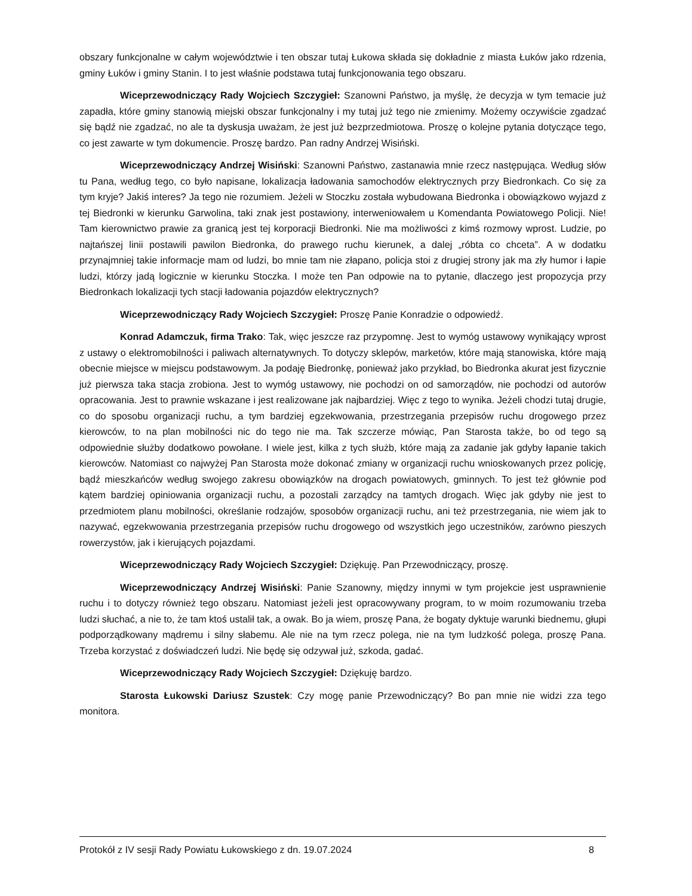obszary funkcjonalne w całym województwie i ten obszar tutaj Łukowa składa się dokładnie z miasta Łuków jako rdzenia, gminy Łuków i gminy Stanin. I to jest właśnie podstawa tutaj funkcjonowania tego obszaru.
Wiceprzewodniczący Rady Wojciech Szczygieł: Szanowni Państwo, ja myślę, że decyzja w tym temacie już zapadła, które gminy stanowią miejski obszar funkcjonalny i my tutaj już tego nie zmienimy. Możemy oczywiście zgadzać się bądź nie zgadzać, no ale ta dyskusja uważam, że jest już bezprzedmiotowa. Proszę o kolejne pytania dotyczące tego, co jest zawarte w tym dokumencie. Proszę bardzo. Pan radny Andrzej Wisiński.
Wiceprzewodniczący Andrzej Wisiński: Szanowni Państwo, zastanawia mnie rzecz następująca. Według słów tu Pana, według tego, co było napisane, lokalizacja ładowania samochodów elektrycznych przy Biedronkach. Co się za tym kryje? Jakiś interes? Ja tego nie rozumiem. Jeżeli w Stoczku została wybudowana Biedronka i obowiązkowo wyjazd z tej Biedronki w kierunku Garwolina, taki znak jest postawiony, interweniowałem u Komendanta Powiatowego Policji. Nie! Tam kierownictwo prawie za granicą jest tej korporacji Biedronki. Nie ma możliwości z kimś rozmowy wprost. Ludzie, po najtańszej linii postawili pawilon Biedronka, do prawego ruchu kierunek, a dalej „róbta co chceta”. A w dodatku przynajmniej takie informacje mam od ludzi, bo mnie tam nie złapano, policja stoi z drugiej strony jak ma zły humor i łapie ludzi, którzy jadą logicznie w kierunku Stoczka. I może ten Pan odpowie na to pytanie, dlaczego jest propozycja przy Biedronkach lokalizacji tych stacji ładowania pojazdów elektrycznych?
Wiceprzewodniczący Rady Wojciech Szczygieł: Proszę Panie Konradzie o odpowiedź.
Konrad Adamczuk, firma Trako: Tak, więc jeszcze raz przypomnę. Jest to wymóg ustawowy wynikający wprost z ustawy o elektromobilności i paliwach alternatywnych. To dotyczy sklepów, marketów, które mają stanowiska, które mają obecnie miejsce w miejscu podstawowym. Ja podaję Biedronkę, ponieważ jako przykład, bo Biedronka akurat jest fizycznie już pierwsza taka stacja zrobiona. Jest to wymóg ustawowy, nie pochodzi on od samorządów, nie pochodzi od autorów opracowania. Jest to prawnie wskazane i jest realizowane jak najbardziej. Więc z tego to wynika. Jeżeli chodzi tutaj drugie, co do sposobu organizacji ruchu, a tym bardziej egzekwowania, przestrzegania przepisów ruchu drogowego przez kierowców, to na plan mobilności nic do tego nie ma. Tak szczerze mówiąc, Pan Starosta także, bo od tego są odpowiednie służby dodatkowo powołane. I wiele jest, kilka z tych służb, które mają za zadanie jak gdyby łapanie takich kierowców. Natomiast co najwyżej Pan Starosta może dokonać zmiany w organizacji ruchu wnioskowanych przez policję, bądź mieszkańców według swojego zakresu obowiązków na drogach powiatowych, gminnych. To jest też głównie pod kątem bardziej opiniowania organizacji ruchu, a pozostali zarządcy na tamtych drogach. Więc jak gdyby nie jest to przedmiotem planu mobilności, określanie rodzajów, sposobów organizacji ruchu, ani też przestrzegania, nie wiem jak to nazywać, egzekwowania przestrzegania przepisów ruchu drogowego od wszystkich jego uczestników, zarówno pieszych rowerzystów, jak i kierujących pojazdami.
Wiceprzewodniczący Rady Wojciech Szczygieł: Dziękuję. Pan Przewodniczący, proszę.
Wiceprzewodniczący Andrzej Wisiński: Panie Szanowny, między innymi w tym projekcie jest usprawnienie ruchu i to dotyczy również tego obszaru. Natomiast jeżeli jest opracowywany program, to w moim rozumowaniu trzeba ludzi słuchać, a nie to, że tam ktoś ustalił tak, a owak. Bo ja wiem, proszę Pana, że bogaty dyktuje warunki biednemu, głupi podporządkowany mądremu i silny słabemu. Ale nie na tym rzecz polega, nie na tym ludzkość polega, proszę Pana. Trzeba korzystać z doświadczeń ludzi. Nie będę się odzywał już, szkoda, gadać.
Wiceprzewodniczący Rady Wojciech Szczygieł: Dziękuję bardzo.
Starosta Łukowski Dariusz Szustek: Czy mogę panie Przewodniczący? Bo pan mnie nie widzi zza tego monitora.
Protokół z IV sesji Rady Powiatu Łukowskiego z dn. 19.07.2024 8